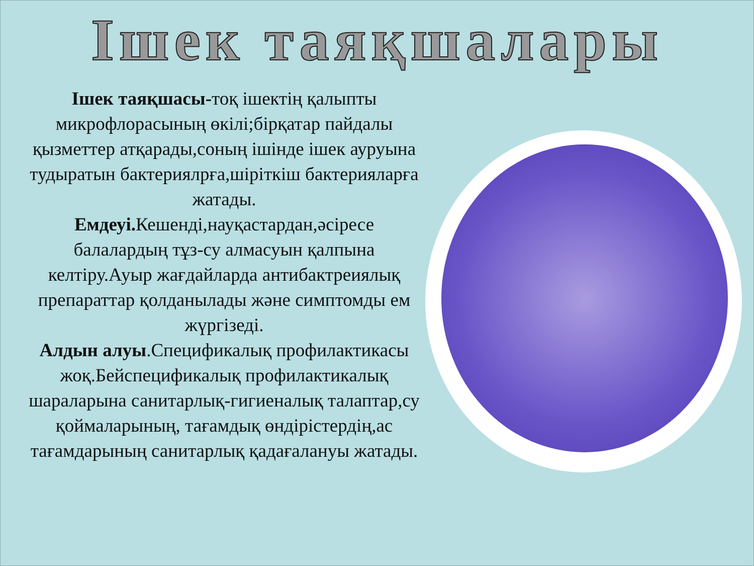Ішек таяқшалары
Ішек таяқшасы-тоқ ішектің қалыпты микрофлорасының өкілі;бірқатар пайдалы қызметтер атқарады,соның ішінде ішек ауруына тудыратын бактериялрға,шіріткіш бактерияларға жатады.
Емдеуі. Кешенді,науқастардан,әсіресе балалардың тұз-су алмасуын қалпына келтіру.Ауыр жағдайларда антибактреиялық препараттар қолданылады және симптомды ем жүргізеді.
Алдын алуы.Спецификалық профилактикасы жоқ.Бейспецификалық профилактикалық шараларына санитарлық-гигиеналық талаптар,су қоймаларының, тағамдық өндірістердің,ас тағамдарының санитарлық қадағалануы жатады.